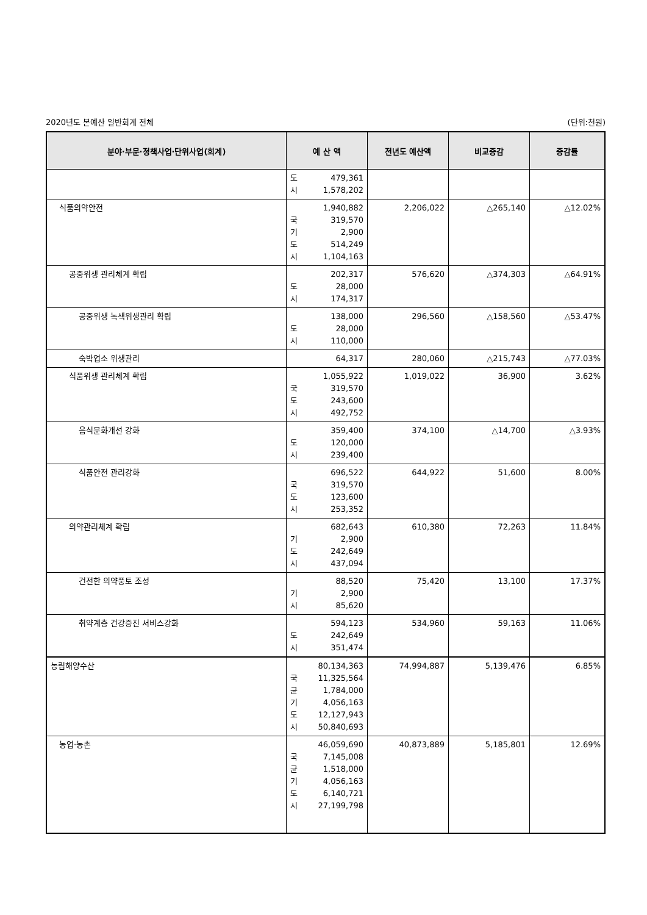2020년도 본예산 일반회계 전체 (단위:천원)
| 분야·부문·정책사업·단위사업(회계) | 예 산 액 | 전년도 예산액 | 비교증감 | 증감률 |
| --- | --- | --- | --- | --- |
| | 도 479,361 시 1,578,202 | | | |
| 식품의약안전 | 1,940,882 국 319,570 기 2,900 도 514,249 시 1,104,163 | 2,206,022 | △265,140 | △12.02% |
| 공중위생 관리체계 확립 | 202,317 도 28,000 시 174,317 | 576,620 | △374,303 | △64.91% |
| 공중위생 녹색위생관리 확립 | 138,000 도 28,000 시 110,000 | 296,560 | △158,560 | △53.47% |
| 숙박업소 위생관리 | 64,317 | 280,060 | △215,743 | △77.03% |
| 식품위생 관리체계 확립 | 1,055,922 국 319,570 도 243,600 시 492,752 | 1,019,022 | 36,900 | 3.62% |
| 음식문화개선 강화 | 359,400 도 120,000 시 239,400 | 374,100 | △14,700 | △3.93% |
| 식품안전 관리강화 | 696,522 국 319,570 도 123,600 시 253,352 | 644,922 | 51,600 | 8.00% |
| 의약관리체계 확립 | 682,643 기 2,900 도 242,649 시 437,094 | 610,380 | 72,263 | 11.84% |
| 건전한 의약풍토 조성 | 88,520 기 2,900 시 85,620 | 75,420 | 13,100 | 17.37% |
| 취약계층 건강증진 서비스강화 | 594,123 도 242,649 시 351,474 | 534,960 | 59,163 | 11.06% |
| 농림해양수산 | 80,134,363 국 11,325,564 균 1,784,000 기 4,056,163 도 12,127,943 시 50,840,693 | 74,994,887 | 5,139,476 | 6.85% |
| 농업·농촌 | 46,059,690 국 7,145,008 균 1,518,000 기 4,056,163 도 6,140,721 시 27,199,798 | 40,873,889 | 5,185,801 | 12.69% |